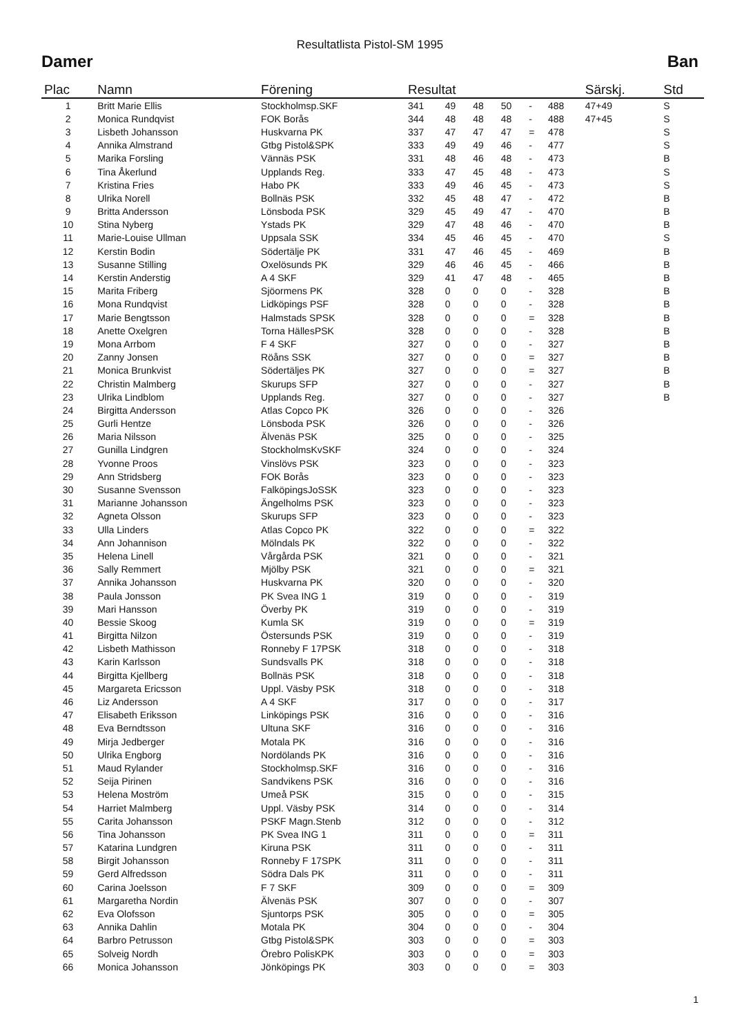Resultatlista Pistol-SM 1995
Damer Ban
| Plac | Namn | Förening | Resultat | | | | | | Särskj. | Std |
| --- | --- | --- | --- | --- | --- | --- | --- | --- | --- | --- |
| 1 | Britt Marie Ellis | Stockholmsp.SKF | 341 | 49 | 48 | 50 | - | 488 | 47+49 | S |
| 2 | Monica Rundqvist | FOK Borås | 344 | 48 | 48 | 48 | - | 488 | 47+45 | S |
| 3 | Lisbeth Johansson | Huskvarna PK | 337 | 47 | 47 | 47 | = | 478 | | S |
| 4 | Annika Almstrand | Gtbg Pistol&SPK | 333 | 49 | 49 | 46 | - | 477 | | S |
| 5 | Marika Forsling | Vännäs PSK | 331 | 48 | 46 | 48 | - | 473 | | B |
| 6 | Tina Åkerlund | Upplands Reg. | 333 | 47 | 45 | 48 | - | 473 | | S |
| 7 | Kristina Fries | Habo PK | 333 | 49 | 46 | 45 | - | 473 | | S |
| 8 | Ulrika Norell | Bollnäs PSK | 332 | 45 | 48 | 47 | - | 472 | | B |
| 9 | Britta Andersson | Lönsboda PSK | 329 | 45 | 49 | 47 | - | 470 | | B |
| 10 | Stina Nyberg | Ystads PK | 329 | 47 | 48 | 46 | - | 470 | | B |
| 11 | Marie-Louise Ullman | Uppsala SSK | 334 | 45 | 46 | 45 | - | 470 | | S |
| 12 | Kerstin Bodin | Södertälje PK | 331 | 47 | 46 | 45 | - | 469 | | B |
| 13 | Susanne Stilling | Oxelösunds PK | 329 | 46 | 46 | 45 | - | 466 | | B |
| 14 | Kerstin Anderstig | A 4 SKF | 329 | 41 | 47 | 48 | - | 465 | | B |
| 15 | Marita Friberg | Sjöormens PK | 328 | 0 | 0 | 0 | - | 328 | | B |
| 16 | Mona Rundqvist | Lidköpings PSF | 328 | 0 | 0 | 0 | - | 328 | | B |
| 17 | Marie Bengtsson | Halmstads SPSK | 328 | 0 | 0 | 0 | = | 328 | | B |
| 18 | Anette Oxelgren | Torna HällesPSK | 328 | 0 | 0 | 0 | - | 328 | | B |
| 19 | Mona Arrbom | F 4 SKF | 327 | 0 | 0 | 0 | - | 327 | | B |
| 20 | Zanny Jonsen | Röåns SSK | 327 | 0 | 0 | 0 | = | 327 | | B |
| 21 | Monica Brunkvist | Södertäljes PK | 327 | 0 | 0 | 0 | = | 327 | | B |
| 22 | Christin Malmberg | Skurups SFP | 327 | 0 | 0 | 0 | - | 327 | | B |
| 23 | Ulrika Lindblom | Upplands Reg. | 327 | 0 | 0 | 0 | - | 327 | | B |
| 24 | Birgitta Andersson | Atlas Copco PK | 326 | 0 | 0 | 0 | - | 326 | | |
| 25 | Gurli Hentze | Lönsboda PSK | 326 | 0 | 0 | 0 | - | 326 | | |
| 26 | Maria Nilsson | Älvenäs PSK | 325 | 0 | 0 | 0 | - | 325 | | |
| 27 | Gunilla Lindgren | StockholmsKvSKF | 324 | 0 | 0 | 0 | - | 324 | | |
| 28 | Yvonne Proos | Vinslövs PSK | 323 | 0 | 0 | 0 | - | 323 | | |
| 29 | Ann Stridsberg | FOK Borås | 323 | 0 | 0 | 0 | - | 323 | | |
| 30 | Susanne Svensson | FalköpingsJoSSK | 323 | 0 | 0 | 0 | - | 323 | | |
| 31 | Marianne Johansson | Ängelholms PSK | 323 | 0 | 0 | 0 | - | 323 | | |
| 32 | Agneta Olsson | Skurups SFP | 323 | 0 | 0 | 0 | - | 323 | | |
| 33 | Ulla Linders | Atlas Copco PK | 322 | 0 | 0 | 0 | = | 322 | | |
| 34 | Ann Johannison | Mölndals PK | 322 | 0 | 0 | 0 | - | 322 | | |
| 35 | Helena Linell | Vårgårda PSK | 321 | 0 | 0 | 0 | - | 321 | | |
| 36 | Sally Remmert | Mjölby PSK | 321 | 0 | 0 | 0 | = | 321 | | |
| 37 | Annika Johansson | Huskvarna PK | 320 | 0 | 0 | 0 | - | 320 | | |
| 38 | Paula Jonsson | PK Svea ING 1 | 319 | 0 | 0 | 0 | - | 319 | | |
| 39 | Mari Hansson | Överby PK | 319 | 0 | 0 | 0 | - | 319 | | |
| 40 | Bessie Skoog | Kumla SK | 319 | 0 | 0 | 0 | = | 319 | | |
| 41 | Birgitta Nilzon | Östersunds PSK | 319 | 0 | 0 | 0 | - | 319 | | |
| 42 | Lisbeth Mathisson | Ronneby F 17PSK | 318 | 0 | 0 | 0 | - | 318 | | |
| 43 | Karin Karlsson | Sundsvalls PK | 318 | 0 | 0 | 0 | - | 318 | | |
| 44 | Birgitta Kjellberg | Bollnäs PSK | 318 | 0 | 0 | 0 | - | 318 | | |
| 45 | Margareta Ericsson | Uppl. Väsby PSK | 318 | 0 | 0 | 0 | - | 318 | | |
| 46 | Liz Andersson | A 4 SKF | 317 | 0 | 0 | 0 | - | 317 | | |
| 47 | Elisabeth Eriksson | Linköpings PSK | 316 | 0 | 0 | 0 | - | 316 | | |
| 48 | Eva Berndtsson | Ultuna SKF | 316 | 0 | 0 | 0 | - | 316 | | |
| 49 | Mirja Jedberger | Motala PK | 316 | 0 | 0 | 0 | - | 316 | | |
| 50 | Ulrika Engborg | Nordölands PK | 316 | 0 | 0 | 0 | - | 316 | | |
| 51 | Maud Rylander | Stockholmsp.SKF | 316 | 0 | 0 | 0 | - | 316 | | |
| 52 | Seija Pirinen | Sandvikens PSK | 316 | 0 | 0 | 0 | - | 316 | | |
| 53 | Helena Moström | Umeå PSK | 315 | 0 | 0 | 0 | - | 315 | | |
| 54 | Harriet Malmberg | Uppl. Väsby PSK | 314 | 0 | 0 | 0 | - | 314 | | |
| 55 | Carita Johansson | PSKF Magn.Stenb | 312 | 0 | 0 | 0 | - | 312 | | |
| 56 | Tina Johansson | PK Svea ING 1 | 311 | 0 | 0 | 0 | = | 311 | | |
| 57 | Katarina Lundgren | Kiruna PSK | 311 | 0 | 0 | 0 | - | 311 | | |
| 58 | Birgit Johansson | Ronneby F 17SPK | 311 | 0 | 0 | 0 | - | 311 | | |
| 59 | Gerd Alfredsson | Södra Dals PK | 311 | 0 | 0 | 0 | - | 311 | | |
| 60 | Carina Joelsson | F 7 SKF | 309 | 0 | 0 | 0 | = | 309 | | |
| 61 | Margaretha Nordin | Älvenäs PSK | 307 | 0 | 0 | 0 | - | 307 | | |
| 62 | Eva Olofsson | Sjuntorps PSK | 305 | 0 | 0 | 0 | = | 305 | | |
| 63 | Annika Dahlin | Motala PK | 304 | 0 | 0 | 0 | - | 304 | | |
| 64 | Barbro Petrusson | Gtbg Pistol&SPK | 303 | 0 | 0 | 0 | = | 303 | | |
| 65 | Solveig Nordh | Örebro PolisKPK | 303 | 0 | 0 | 0 | = | 303 | | |
| 66 | Monica Johansson | Jönköpings PK | 303 | 0 | 0 | 0 | = | 303 | | |
1